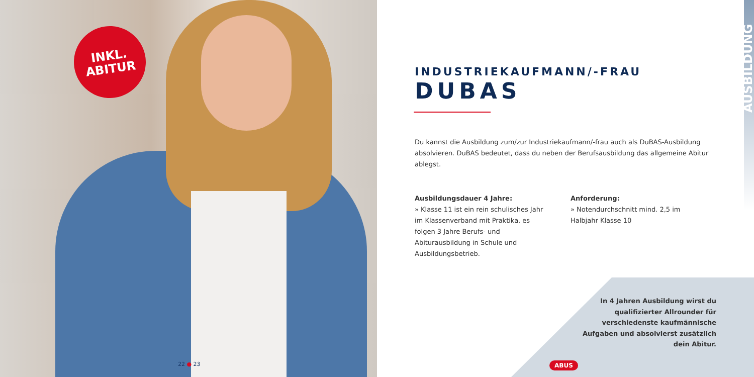INKL.
ABITUR
22 ● 23
AUSBILDUNG
INDUSTRIEKAUFMANN/-FRAU
DUBAS
Du kannst die Ausbildung zum/zur Industriekaufmann/-frau auch als DuBAS-Ausbildung absolvieren. DuBAS bedeutet, dass du neben der Berufsausbildung das allgemeine Abitur ablegst.
Ausbildungsdauer 4 Jahre:
» Klasse 11 ist ein rein schulisches Jahr im Klassenverband mit Praktika, es folgen 3 Jahre Berufs- und Abiturausbildung in Schule und Ausbildungsbetrieb.
Anforderung:
» Notendurchschnitt mind. 2,5 im Halbjahr Klasse 10
In 4 Jahren Ausbildung wirst du qualifizierter Allrounder für verschiedenste kaufmännische Aufgaben und absolvierst zusätzlich dein Abitur.
ABUS